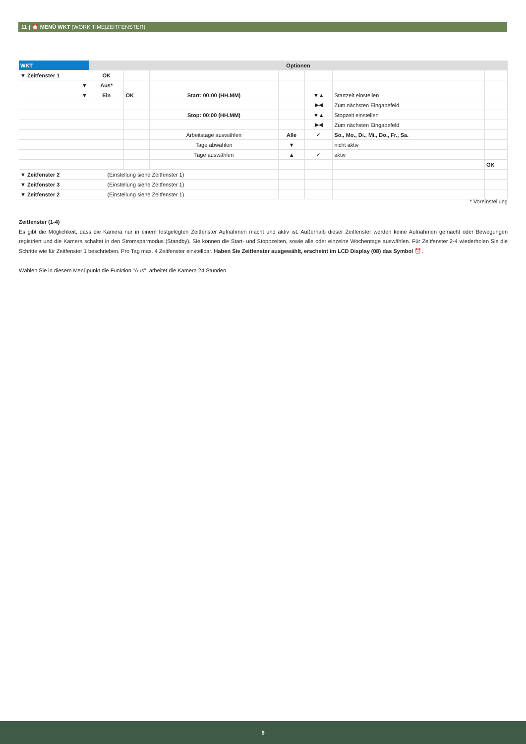11 | ⏰ MENÜ WKT (WORK TIME|ZEITFENSTER)
| WKT | Optionen | | | | | | |
| --- | --- | --- | --- | --- | --- | --- | --- |
| ▼ Zeitfenster 1 | OK | | | | | | |
| ▼ | Aus* | | | | | | |
| ▼ | Ein | OK | Start: 00:00 (HH.MM) | | ▼▲ | Startzeit einstellen | |
| | | | | | ▶◀ | Zum nächsten Eingabefeld | |
| | | | Stop: 00:00 (HH.MM) | | ▼▲ | Stopzeit einstellen | |
| | | | | | ▶◀ | Zum nächsten Eingabefeld | |
| | | | Arbeitstage auswählen | Alle | ✓ | So., Mo., Di., Mi., Do., Fr., Sa. | |
| | | | Tage abwählen | ▼ | | nicht aktiv | |
| | | | Tage auswählen | ▲ | ✓ | aktiv | |
| | | | | | | | OK |
| ▼ Zeitfenster 2 | (Einstellung siehe Zeitfenster 1) | | | | | | |
| ▼ Zeitfenster 3 | (Einstellung siehe Zeitfenster 1) | | | | | | |
| ▼ Zeitfenster 2 | (Einstellung siehe Zeitfenster 1) | | | | | | |
* Voreinstellung
Zeitfenster (1-4)
Es gibt die Möglichkeit, dass die Kamera nur in einem festgelegten Zeitfenster Aufnahmen macht und aktiv ist. Außerhalb dieser Zeitfenster werden keine Aufnahmen gemacht oder Bewegungen registriert und die Kamera schaltet in den Stromsparmodus (Standby). Sie können die Start- und Stoppzeiten, sowie alle oder einzelne Wochentage auswählen. Für Zeitfenster 2-4 wiederholen Sie die Schritte wie für Zeitfenster 1 beschrieben. Pro Tag max. 4 Zeitfenster einstellbar. Haben Sie Zeitfenster ausgewählt, erscheint im LCD Display (08) das Symbol ⏰.
Wählen Sie in diesem Menüpunkt die Funktion "Aus", arbeitet die Kamera 24 Stunden.
9